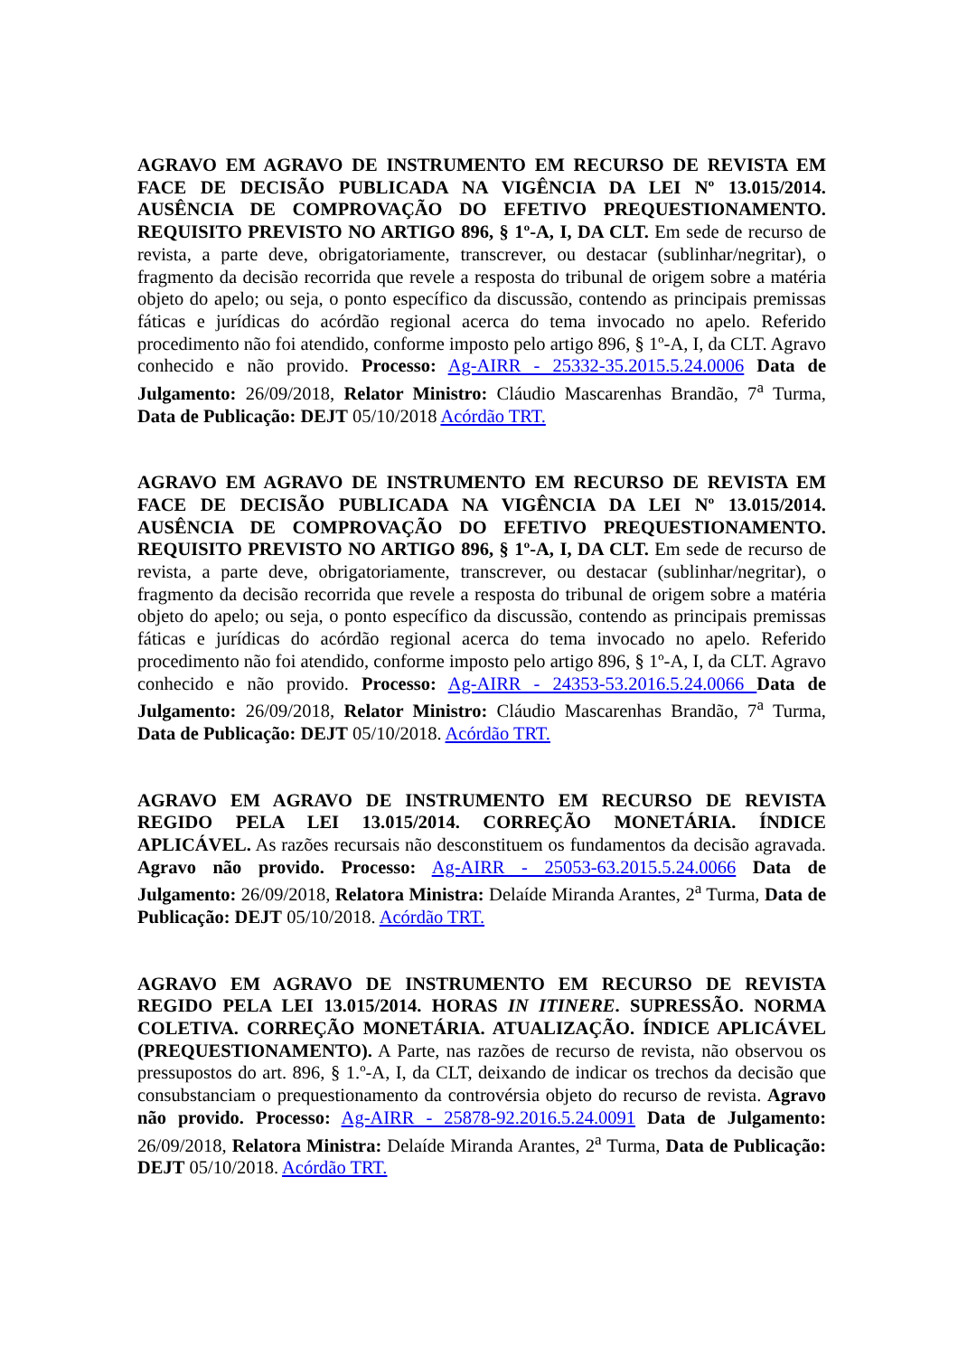AGRAVO EM AGRAVO DE INSTRUMENTO EM RECURSO DE REVISTA EM FACE DE DECISÃO PUBLICADA NA VIGÊNCIA DA LEI Nº 13.015/2014. AUSÊNCIA DE COMPROVAÇÃO DO EFETIVO PREQUESTIONAMENTO. REQUISITO PREVISTO NO ARTIGO 896, § 1º-A, I, DA CLT. Em sede de recurso de revista, a parte deve, obrigatoriamente, transcrever, ou destacar (sublinhar/negritar), o fragmento da decisão recorrida que revele a resposta do tribunal de origem sobre a matéria objeto do apelo; ou seja, o ponto específico da discussão, contendo as principais premissas fáticas e jurídicas do acórdão regional acerca do tema invocado no apelo. Referido procedimento não foi atendido, conforme imposto pelo artigo 896, § 1º-A, I, da CLT. Agravo conhecido e não provido. Processo: Ag-AIRR - 25332-35.2015.5.24.0006 Data de Julgamento: 26/09/2018, Relator Ministro: Cláudio Mascarenhas Brandão, 7<sup>a</sup> Turma, Data de Publicação: DEJT 05/10/2018 Acórdão TRT.
AGRAVO EM AGRAVO DE INSTRUMENTO EM RECURSO DE REVISTA EM FACE DE DECISÃO PUBLICADA NA VIGÊNCIA DA LEI Nº 13.015/2014. AUSÊNCIA DE COMPROVAÇÃO DO EFETIVO PREQUESTIONAMENTO. REQUISITO PREVISTO NO ARTIGO 896, § 1º-A, I, DA CLT. Em sede de recurso de revista, a parte deve, obrigatoriamente, transcrever, ou destacar (sublinhar/negritar), o fragmento da decisão recorrida que revele a resposta do tribunal de origem sobre a matéria objeto do apelo; ou seja, o ponto específico da discussão, contendo as principais premissas fáticas e jurídicas do acórdão regional acerca do tema invocado no apelo. Referido procedimento não foi atendido, conforme imposto pelo artigo 896, § 1º-A, I, da CLT. Agravo conhecido e não provido. Processo: Ag-AIRR - 24353-53.2016.5.24.0066 Data de Julgamento: 26/09/2018, Relator Ministro: Cláudio Mascarenhas Brandão, 7<sup>a</sup> Turma, Data de Publicação: DEJT 05/10/2018. Acórdão TRT.
AGRAVO EM AGRAVO DE INSTRUMENTO EM RECURSO DE REVISTA REGIDO PELA LEI 13.015/2014. CORREÇÃO MONETÁRIA. ÍNDICE APLICÁVEL. As razões recursais não desconstituem os fundamentos da decisão agravada. Agravo não provido. Processo: Ag-AIRR - 25053-63.2015.5.24.0066 Data de Julgamento: 26/09/2018, Relatora Ministra: Delaíde Miranda Arantes, 2<sup>a</sup> Turma, Data de Publicação: DEJT 05/10/2018. Acórdão TRT.
AGRAVO EM AGRAVO DE INSTRUMENTO EM RECURSO DE REVISTA REGIDO PELA LEI 13.015/2014. HORAS IN ITINERE. SUPRESSÃO. NORMA COLETIVA. CORREÇÃO MONETÁRIA. ATUALIZAÇÃO. ÍNDICE APLICÁVEL (PREQUESTIONAMENTO). A Parte, nas razões de recurso de revista, não observou os pressupostos do art. 896, § 1.º-A, I, da CLT, deixando de indicar os trechos da decisão que consubstanciam o prequestionamento da controvérsia objeto do recurso de revista. Agravo não provido. Processo: Ag-AIRR - 25878-92.2016.5.24.0091 Data de Julgamento: 26/09/2018, Relatora Ministra: Delaíde Miranda Arantes, 2<sup>a</sup> Turma, Data de Publicação: DEJT 05/10/2018. Acórdão TRT.